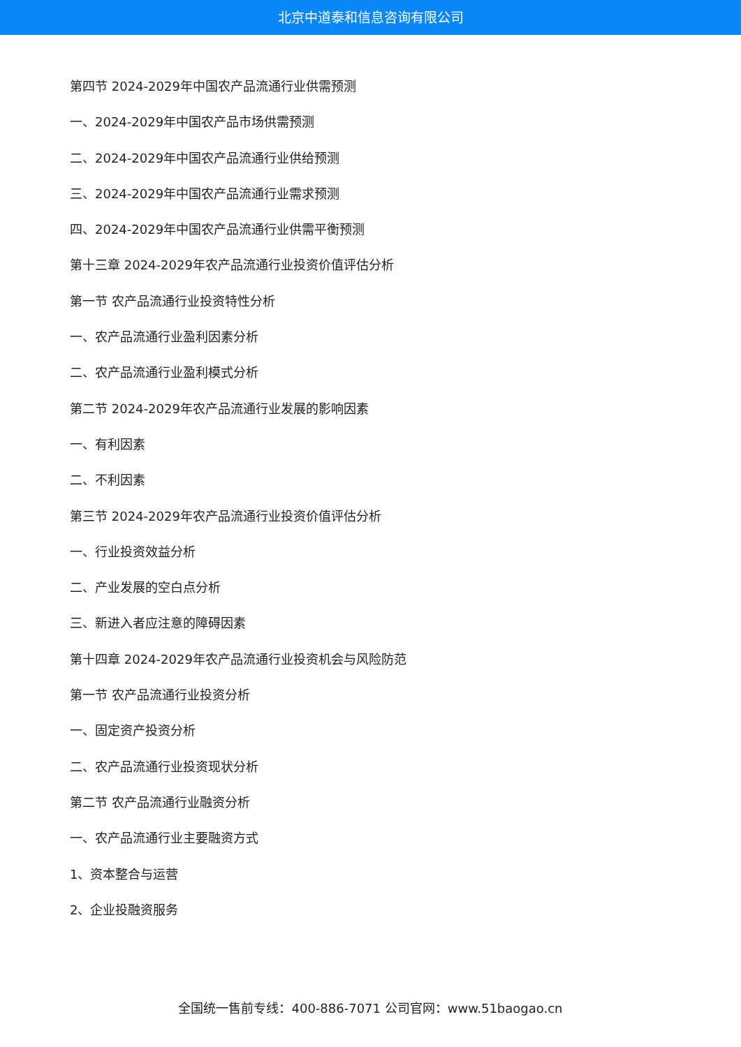北京中道泰和信息咨询有限公司
第四节 2024-2029年中国农产品流通行业供需预测
一、2024-2029年中国农产品市场供需预测
二、2024-2029年中国农产品流通行业供给预测
三、2024-2029年中国农产品流通行业需求预测
四、2024-2029年中国农产品流通行业供需平衡预测
第十三章 2024-2029年农产品流通行业投资价值评估分析
第一节 农产品流通行业投资特性分析
一、农产品流通行业盈利因素分析
二、农产品流通行业盈利模式分析
第二节 2024-2029年农产品流通行业发展的影响因素
一、有利因素
二、不利因素
第三节 2024-2029年农产品流通行业投资价值评估分析
一、行业投资效益分析
二、产业发展的空白点分析
三、新进入者应注意的障碍因素
第十四章 2024-2029年农产品流通行业投资机会与风险防范
第一节 农产品流通行业投资分析
一、固定资产投资分析
二、农产品流通行业投资现状分析
第二节 农产品流通行业融资分析
一、农产品流通行业主要融资方式
1、资本整合与运营
2、企业投融资服务
全国统一售前专线：400-886-7071 公司官网：www.51baogao.cn